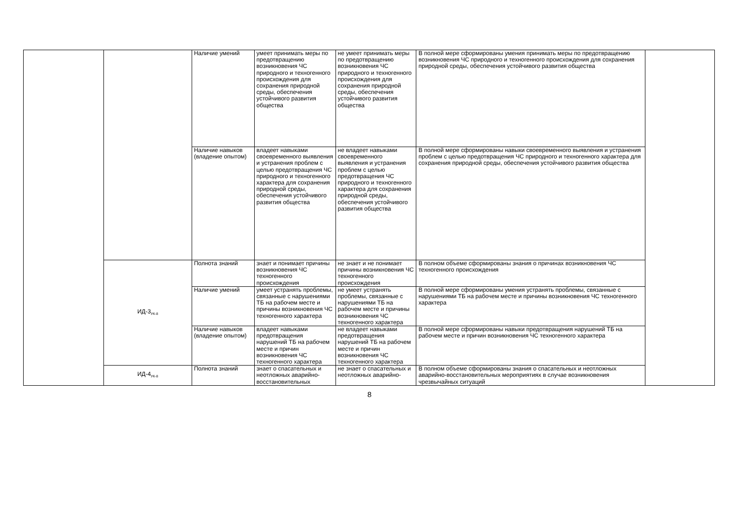| | | Наличие умений | умеет принимать меры по предотвращению возникновения ЧС природного и техногенного происхождения для сохранения природной среды, обеспечения устойчивого развития общества | не умеет принимать меры по предотвращению возникновения ЧС природного и техногенного происхождения для сохранения природной среды, обеспечения устойчивого развития общества | В полной мере сформированы умения принимать меры по предотвращению возникновения ЧС природного и техногенного происхождения для сохранения природной среды, обеспечения устойчивого развития общества | |
| | | Наличие навыков (владение опытом) | владеет навыками своевременного выявления и устранения проблем с целью предотвращения ЧС природного и техногенного характера для сохранения природной среды, обеспечения устойчивого развития общества | не владеет навыками своевременного выявления и устранения проблем с целью предотвращения ЧС природного и техногенного характера для сохранения природной среды, обеспечения устойчивого развития общества | В полной мере сформированы навыки своевременного выявления и устранения проблем с целью предотвращения ЧС природного и техногенного характера для сохранения природной среды, обеспечения устойчивого развития общества | |
| | ИД-3<sub>УК-8</sub> | Полнота знаний | знает и понимает причины возникновения ЧС техногенного происхождения | не знает и не понимает причины возникновения ЧС техногенного происхождения | В полном объеме сформированы знания о причинах возникновения ЧС техногенного происхождения | |
| | | Наличие умений | умеет устранять проблемы, связанные с нарушениями ТБ на рабочем месте и причины возникновения ЧС техногенного характера | не умеет устранять проблемы, связанные с нарушениями ТБ на рабочем месте и причины возникновения ЧС техногенного характера | В полной мере сформированы умения устранять проблемы, связанные с нарушениями ТБ на рабочем месте и причины возникновения ЧС техногенного характера | |
| | | Наличие навыков (владение опытом) | владеет навыками предотвращения нарушений ТБ на рабочем месте и причин возникновения ЧС техногенного характера | не владеет навыками предотвращения нарушений ТБ на рабочем месте и причин возникновения ЧС техногенного характера | В полной мере сформированы навыки предотвращения нарушений ТБ на рабочем месте и причин возникновения ЧС техногенного характера | |
| | ИД-4<sub>УК-8</sub> | Полнота знаний | знает о спасательных и неотложных аварийно-восстановительных | не знает о спасательных и неотложных аварийно- | В полном объеме сформированы знания о спасательных и неотложных аварийно-восстановительных мероприятиях в случае возникновения чрезвычайных ситуаций | |
8